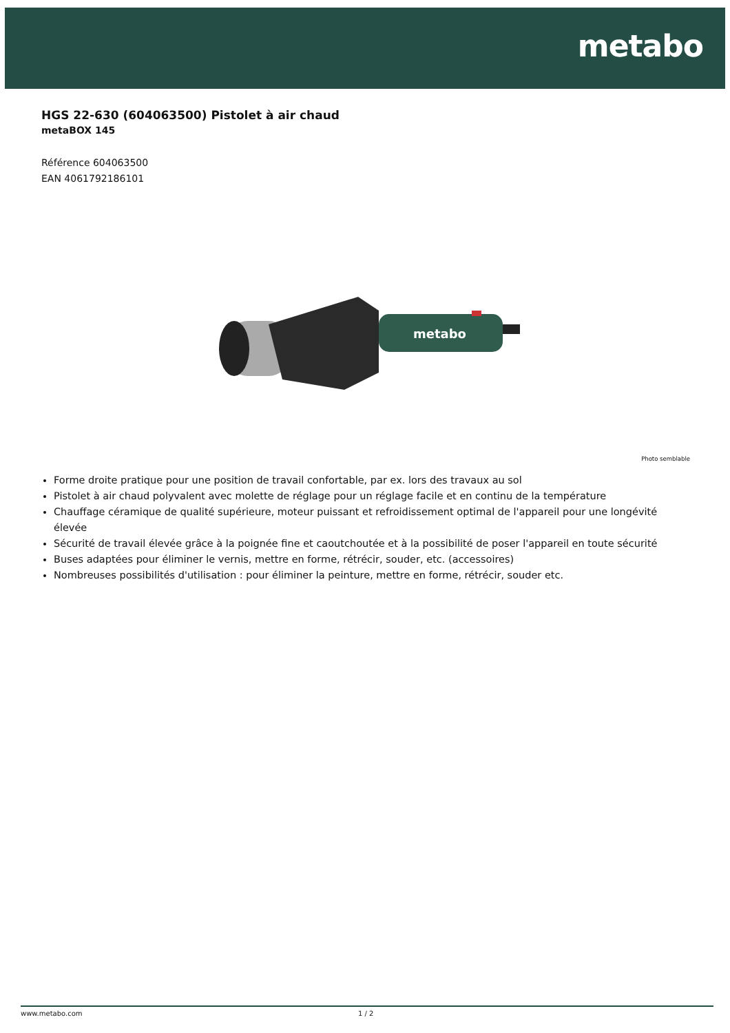metabo
HGS 22-630 (604063500) Pistolet à air chaud
metaBOX 145
Référence 604063500
EAN 4061792186101
metabo
Photo semblable
Forme droite pratique pour une position de travail confortable, par ex. lors des travaux au sol
Pistolet à air chaud polyvalent avec molette de réglage pour un réglage facile et en continu de la température
Chauffage céramique de qualité supérieure, moteur puissant et refroidissement optimal de l'appareil pour une longévité élevée
Sécurité de travail élevée grâce à la poignée fine et caoutchoutée et à la possibilité de poser l'appareil en toute sécurité
Buses adaptées pour éliminer le vernis, mettre en forme, rétrécir, souder, etc. (accessoires)
Nombreuses possibilités d'utilisation : pour éliminer la peinture, mettre en forme, rétrécir, souder etc.
www.metabo.com 1 / 2